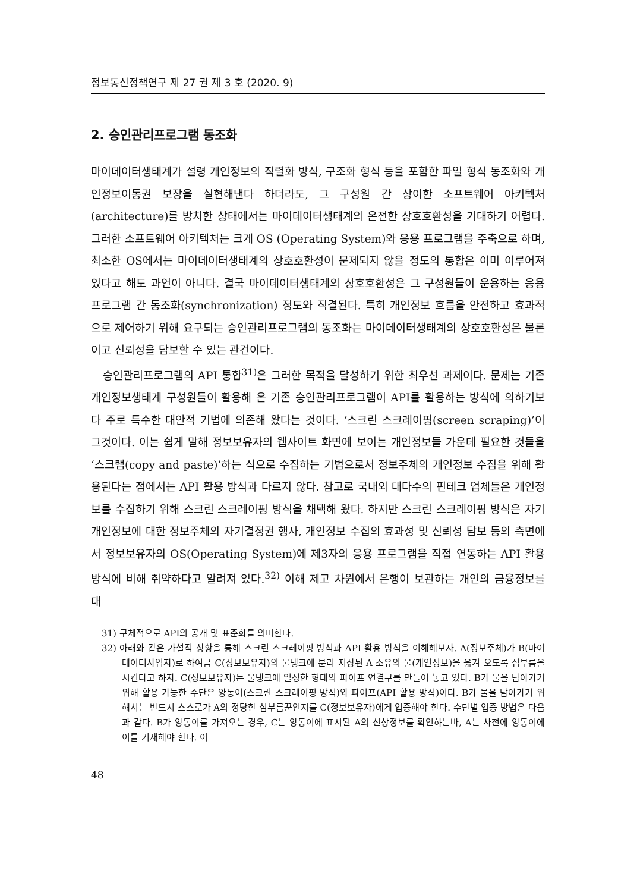정보통신정책연구 제 27 권 제 3 호 (2020. 9)
2. 승인관리프로그램 동조화
마이데이터생태계가 설령 개인정보의 직렬화 방식, 구조화 형식 등을 포함한 파일 형식 동조화와 개인정보이동권 보장을 실현해낸다 하더라도, 그 구성원 간 상이한 소프트웨어 아키텍처(architecture)를 방치한 상태에서는 마이데이터생태계의 온전한 상호호환성을 기대하기 어렵다. 그러한 소프트웨어 아키텍처는 크게 OS (Operating System)와 응용 프로그램을 주축으로 하며, 최소한 OS에서는 마이데이터생태계의 상호호환성이 문제되지 않을 정도의 통합은 이미 이루어져 있다고 해도 과언이 아니다. 결국 마이데이터생태계의 상호호환성은 그 구성원들이 운용하는 응용 프로그램 간 동조화(synchronization) 정도와 직결된다. 특히 개인정보 흐름을 안전하고 효과적으로 제어하기 위해 요구되는 승인관리프로그램의 동조화는 마이데이터생태계의 상호호환성은 물론이고 신뢰성을 담보할 수 있는 관건이다.
승인관리프로그램의 API 통합<sup>31)</sup>은 그러한 목적을 달성하기 위한 최우선 과제이다. 문제는 기존 개인정보생태계 구성원들이 활용해 온 기존 승인관리프로그램이 API를 활용하는 방식에 의하기보다 주로 특수한 대안적 기법에 의존해 왔다는 것이다. ‘스크린 스크레이핑(screen scraping)’이 그것이다. 이는 쉽게 말해 정보보유자의 웹사이트 화면에 보이는 개인정보들 가운데 필요한 것들을 ‘스크랩(copy and paste)’하는 식으로 수집하는 기법으로서 정보주체의 개인정보 수집을 위해 활용된다는 점에서는 API 활용 방식과 다르지 않다. 참고로 국내외 대다수의 핀테크 업체들은 개인정보를 수집하기 위해 스크린 스크레이핑 방식을 채택해 왔다. 하지만 스크린 스크레이핑 방식은 자기 개인정보에 대한 정보주체의 자기결정권 행사, 개인정보 수집의 효과성 및 신뢰성 담보 등의 측면에서 정보보유자의 OS(Operating System)에 제3자의 응용 프로그램을 직접 연동하는 API 활용 방식에 비해 취약하다고 알려져 있다.<sup>32)</sup> 이해 제고 차원에서 은행이 보관하는 개인의 금융정보를 대
31) 구체적으로 API의 공개 및 표준화를 의미한다.
32) 아래와 같은 가설적 상황을 통해 스크린 스크레이핑 방식과 API 활용 방식을 이해해보자. A(정보주체)가 B(마이데이터사업자)로 하여금 C(정보보유자)의 물탱크에 분리 저장된 A 소유의 물(개인정보)을 옮겨 오도록 심부름을 시킨다고 하자. C(정보보유자)는 물탱크에 일정한 형태의 파이프 연결구를 만들어 놓고 있다. B가 물을 담아가기 위해 활용 가능한 수단은 양동이(스크린 스크레이핑 방식)와 파이프(API 활용 방식)이다. B가 물을 담아가기 위해서는 반드시 스스로가 A의 정당한 심부름꾼인지를 C(정보보유자)에게 입증해야 한다. 수단별 입증 방법은 다음과 같다. B가 양동이를 가져오는 경우, C는 양동이에 표시된 A의 신상정보를 확인하는바, A는 사전에 양동이에 이를 기재해야 한다. 이
48